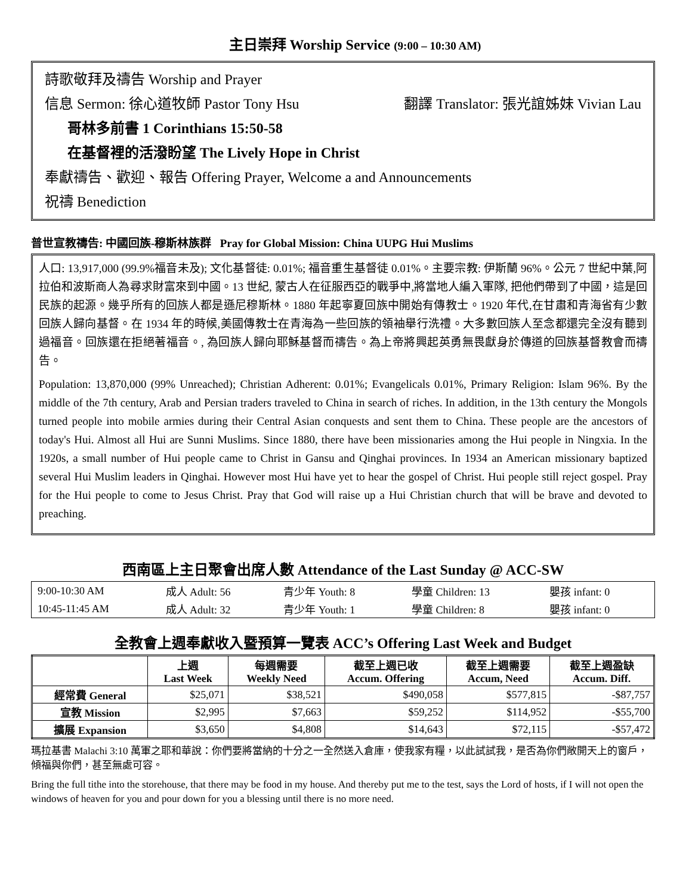主日崇拜 Worship Service (9:00 – 10:30 AM)
詩歌敬拜及禱告 Worship and Prayer
信息 Sermon: 徐心道牧師 Pastor Tony Hsu 翻譯 Translator: 張光誼姊妹 Vivian Lau
哥林多前書 1 Corinthians 15:50-58
在基督裡的活潑盼望 The Lively Hope in Christ
奉獻禱告、歡迎、報告 Offering Prayer, Welcome a and Announcements
祝禱 Benediction
普世宣教禱告: 中國回族-穆斯林族群 Pray for Global Mission: China UUPG Hui Muslims
人口: 13,917,000 (99.9%福音未及); 文化基督徒: 0.01%; 福音重生基督徒 0.01%。主要宗教: 伊斯蘭 96%。公元 7 世紀中葉,阿拉伯和波斯商人為尋求財富來到中國。13 世紀, 蒙古人在征服西亞的戰爭中,將當地人編入軍隊, 把他們帶到了中國，這是回民族的起源。幾乎所有的回族人都是遜尼穆斯林。1880 年起寧夏回族中開始有傳教士。1920 年代,在甘肅和青海省有少數回族人歸向基督。在 1934 年的時候,美國傳教士在青海為一些回族的領袖舉行洗禮。大多數回族人至念都還完全沒有聽到過福音。回族還在拒絕著福音。, 為回族人歸向耶穌基督而禱告。為上帝將興起英勇無畏獻身於傳道的回族基督教會而禱告。
Population: 13,870,000 (99% Unreached); Christian Adherent: 0.01%; Evangelicals 0.01%, Primary Religion: Islam 96%. By the middle of the 7th century, Arab and Persian traders traveled to China in search of riches. In addition, in the 13th century the Mongols turned people into mobile armies during their Central Asian conquests and sent them to China. These people are the ancestors of today's Hui. Almost all Hui are Sunni Muslims. Since 1880, there have been missionaries among the Hui people in Ningxia. In the 1920s, a small number of Hui people came to Christ in Gansu and Qinghai provinces. In 1934 an American missionary baptized several Hui Muslim leaders in Qinghai. However most Hui have yet to hear the gospel of Christ. Hui people still reject gospel. Pray for the Hui people to come to Jesus Christ. Pray that God will raise up a Hui Christian church that will be brave and devoted to preaching.
西南區上主日聚會出席人數 Attendance of the Last Sunday @ ACC-SW
| 9:00-10:30 AM | 成人 Adult: 56 | 青少年 Youth: 8 | 學童 Children: 13 | 嬰孩 infant: 0 |
| 10:45-11:45 AM | 成人 Adult: 32 | 青少年 Youth: 1 | 學童 Children: 8 | 嬰孩 infant: 0 |
全教會上週奉獻收入暨預算一覽表 ACC’s Offering Last Week and Budget
| | 上週 Last Week | 每週需要 Weekly Need | 截至上週已收 Accum. Offering | 截至上週需要 Accum, Need | 截至上週盈缺 Accum. Diff. |
| --- | --- | --- | --- | --- | --- |
| 經常費 General | $25,071 | $38,521 | $490,058 | $577,815 | -$87,757 |
| 宣教 Mission | $2,995 | $7,663 | $59,252 | $114,952 | -$55,700 |
| 擴展 Expansion | $3,650 | $4,808 | $14,643 | $72,115 | -$57,472 |
瑪拉基書 Malachi 3:10 萬軍之耶和華說：你們要將當納的十分之一全然送入倉庫，使我家有糧，以此試試我，是否為你們敞開天上的窗戶，傾福與你們，甚至無處可容。
Bring the full tithe into the storehouse, that there may be food in my house. And thereby put me to the test, says the Lord of hosts, if I will not open the windows of heaven for you and pour down for you a blessing until there is no more need.